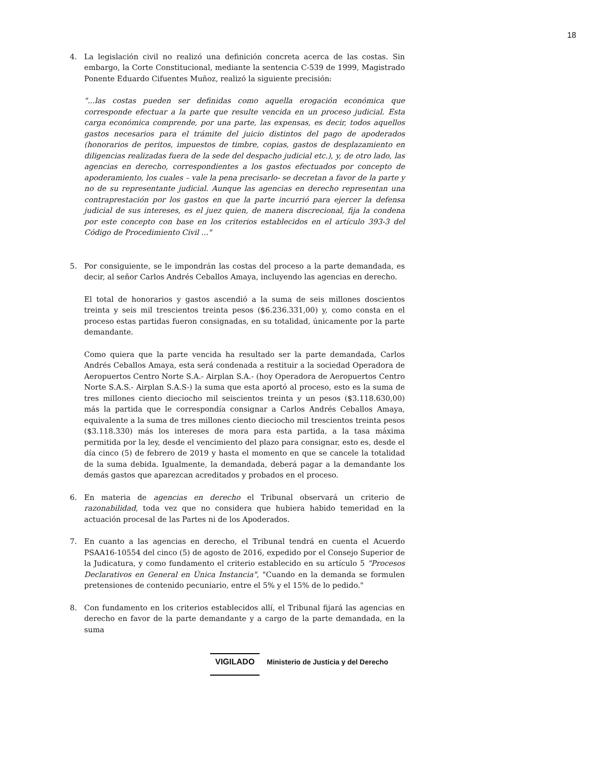18
4. La legislación civil no realizó una definición concreta acerca de las costas. Sin embargo, la Corte Constitucional, mediante la sentencia C-539 de 1999, Magistrado Ponente Eduardo Cifuentes Muñoz, realizó la siguiente precisión:
"...las costas pueden ser definidas como aquella erogación económica que corresponde efectuar a la parte que resulte vencida en un proceso judicial. Esta carga económica comprende, por una parte, las expensas, es decir, todos aquellos gastos necesarios para el trámite del juicio distintos del pago de apoderados (honorarios de peritos, impuestos de timbre, copias, gastos de desplazamiento en diligencias realizadas fuera de la sede del despacho judicial etc.), y, de otro lado, las agencias en derecho, correspondientes a los gastos efectuados por concepto de apoderamiento, los cuales – vale la pena precisarlo- se decretan a favor de la parte y no de su representante judicial. Aunque las agencias en derecho representan una contraprestación por los gastos en que la parte incurrió para ejercer la defensa judicial de sus intereses, es el juez quien, de manera discrecional, fija la condena por este concepto con base en los criterios establecidos en el artículo 393-3 del Código de Procedimiento Civil ..."
5. Por consiguiente, se le impondrán las costas del proceso a la parte demandada, es decir, al señor Carlos Andrés Ceballos Amaya, incluyendo las agencias en derecho.
El total de honorarios y gastos ascendió a la suma de seis millones doscientos treinta y seis mil trescientos treinta pesos ($6.236.331,00) y, como consta en el proceso estas partidas fueron consignadas, en su totalidad, únicamente por la parte demandante.
Como quiera que la parte vencida ha resultado ser la parte demandada, Carlos Andrés Ceballos Amaya, esta será condenada a restituir a la sociedad Operadora de Aeropuertos Centro Norte S.A.- Airplan S.A.- (hoy Operadora de Aeropuertos Centro Norte S.A.S.- Airplan S.A.S-) la suma que esta aportó al proceso, esto es la suma de tres millones ciento dieciocho mil seiscientos treinta y un pesos ($3.118.630,00) más la partida que le correspondía consignar a Carlos Andrés Ceballos Amaya, equivalente a la suma de tres millones ciento dieciocho mil trescientos treinta pesos ($3.118.330) más los intereses de mora para esta partida, a la tasa máxima permitida por la ley, desde el vencimiento del plazo para consignar, esto es, desde el día cinco (5) de febrero de 2019 y hasta el momento en que se cancele la totalidad de la suma debida. Igualmente, la demandada, deberá pagar a la demandante los demás gastos que aparezcan acreditados y probados en el proceso.
6. En materia de agencias en derecho el Tribunal observará un criterio de razonabilidad, toda vez que no considera que hubiera habido temeridad en la actuación procesal de las Partes ni de los Apoderados.
7. En cuanto a las agencias en derecho, el Tribunal tendrá en cuenta el Acuerdo PSAA16-10554 del cinco (5) de agosto de 2016, expedido por el Consejo Superior de la Judicatura, y como fundamento el criterio establecido en su artículo 5 "Procesos Declarativos en General en Única Instancia", "Cuando en la demanda se formulen pretensiones de contenido pecuniario, entre el 5% y el 15% de lo pedido."
8. Con fundamento en los criterios establecidos allí, el Tribunal fijará las agencias en derecho en favor de la parte demandante y a cargo de la parte demandada, en la suma
VIGILADO Ministerio de Justicia y del Derecho